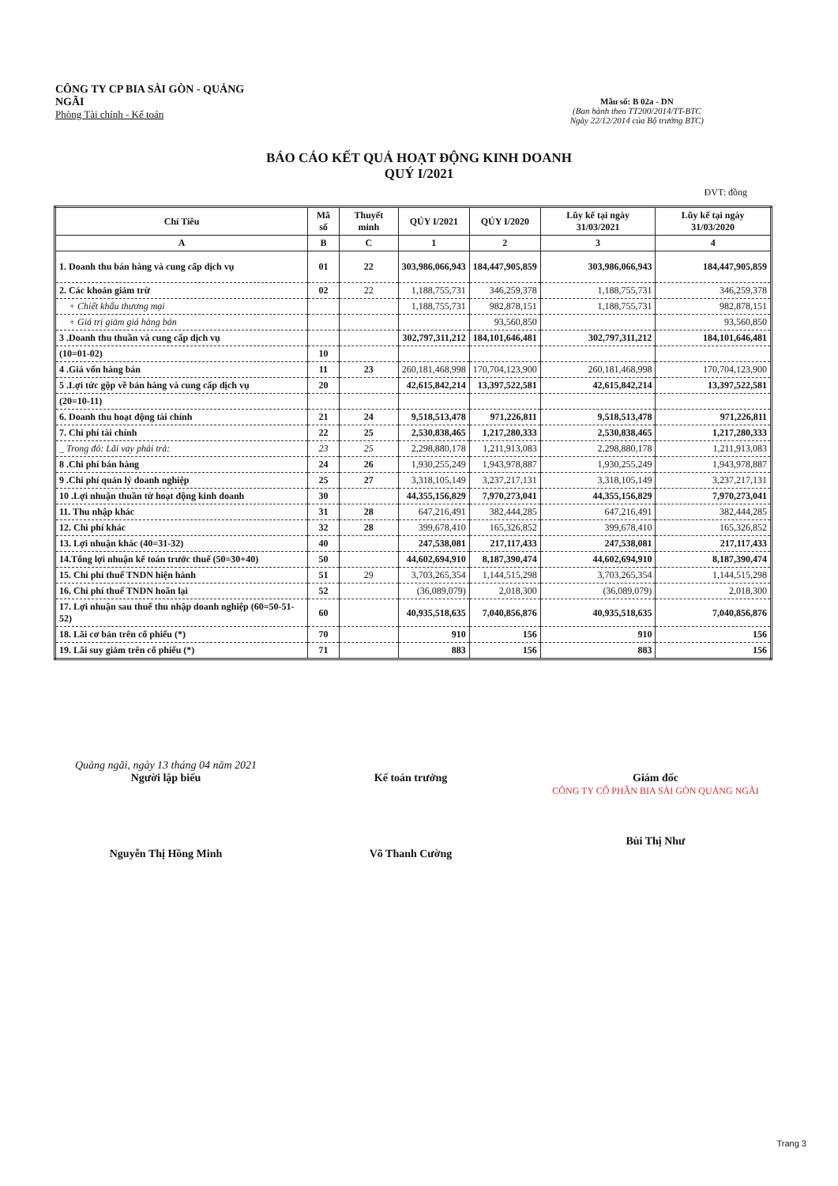CÔNG TY CP BIA SÀI GÒN - QUẢNG NGÃI
Phòng Tài chính - Kế toán
Mẫu số: B 02a - DN
(Ban hành theo TT200/2014/TT-BTC
Ngày 22/12/2014 của Bộ trưởng BTC)
BÁO CÁO KẾT QUẢ HOẠT ĐỘNG KINH DOANH
QUÝ I/2021
ĐVT: đồng
| Chỉ Tiêu | Mã số | Thuyết minh | QÚY I/2021 | QÚY I/2020 | Lũy kế tại ngày 31/03/2021 | Lũy kế tại ngày 31/03/2020 |
| --- | --- | --- | --- | --- | --- | --- |
| A | B | C | 1 | 2 | 3 | 4 |
| 1. Doanh thu bán hàng và cung cấp dịch vụ | 01 | 22 | 303,986,066,943 | 184,447,905,859 | 303,986,066,943 | 184,447,905,859 |
| 2. Các khoản giảm trừ | 02 | 22 | 1,188,755,731 | 346,259,378 | 1,188,755,731 | 346,259,378 |
| + Chiết khấu thương mại | | | 1,188,755,731 | 982,878,151 | 1,188,755,731 | 982,878,151 |
| + Giá trị giảm giá hàng bán | | | | 93,560,850 | | 93,560,850 |
| 3 .Doanh thu thuần và cung cấp dịch vụ | | | 302,797,311,212 | 184,101,646,481 | 302,797,311,212 | 184,101,646,481 |
| (10=01-02) | 10 | | | | | |
| 4 .Giá vốn hàng bán | 11 | 23 | 260,181,468,998 | 170,704,123,900 | 260,181,468,998 | 170,704,123,900 |
| 5 .Lợi tức gộp về bán hàng và cung cấp dịch vụ | 20 | | 42,615,842,214 | 13,397,522,581 | 42,615,842,214 | 13,397,522,581 |
| (20=10-11) | | | | | | |
| 6. Doanh thu hoạt động tài chính | 21 | 24 | 9,518,513,478 | 971,226,811 | 9,518,513,478 | 971,226,811 |
| 7. Chi phí tài chính | 22 | 25 | 2,530,838,465 | 1,217,280,333 | 2,530,838,465 | 1,217,280,333 |
| _ Trong đó: Lãi vay phải trả: | 23 | 25 | 2,298,880,178 | 1,211,913,083 | 2,298,880,178 | 1,211,913,083 |
| 8 .Chi phí bán hàng | 24 | 26 | 1,930,255,249 | 1,943,978,887 | 1,930,255,249 | 1,943,978,887 |
| 9 .Chi phí quản lý doanh nghiệp | 25 | 27 | 3,318,105,149 | 3,237,217,131 | 3,318,105,149 | 3,237,217,131 |
| 10 .Lợi nhuận thuần từ hoạt động kinh doanh | 30 | | 44,355,156,829 | 7,970,273,041 | 44,355,156,829 | 7,970,273,041 |
| 11. Thu nhập khác | 31 | 28 | 647,216,491 | 382,444,285 | 647,216,491 | 382,444,285 |
| 12. Chi phí khác | 32 | 28 | 399,678,410 | 165,326,852 | 399,678,410 | 165,326,852 |
| 13. Lợi nhuận khác (40=31-32) | 40 | | 247,538,081 | 217,117,433 | 247,538,081 | 217,117,433 |
| 14.Tổng lợi nhuận kế toán trước thuế (50=30+40) | 50 | | 44,602,694,910 | 8,187,390,474 | 44,602,694,910 | 8,187,390,474 |
| 15. Chi phí thuế TNDN hiện hành | 51 | 29 | 3,703,265,354 | 1,144,515,298 | 3,703,265,354 | 1,144,515,298 |
| 16. Chi phí thuế TNDN hoãn lại | 52 | | (36,089,079) | 2,018,300 | (36,089,079) | 2,018,300 |
| 17. Lợi nhuận sau thuế thu nhập doanh nghiệp (60=50-51-52) | 60 | | 40,935,518,635 | 7,040,856,876 | 40,935,518,635 | 7,040,856,876 |
| 18. Lãi cơ bản trên cổ phiếu (*) | 70 | | 910 | 156 | 910 | 156 |
| 19. Lãi suy giảm trên cổ phiếu (*) | 71 | | 883 | 156 | 883 | 156 |
Quảng ngãi, ngày 13 tháng 04 năm 2021
Người lập biểu
Nguyễn Thị Hồng Minh
Kế toán trưởng
Võ Thanh Cường
Giám đốc
CÔNG TY CỔ PHẦN BIA SÀI GÒN QUẢNG NGÃI
Bùi Thị Như
Trang 3